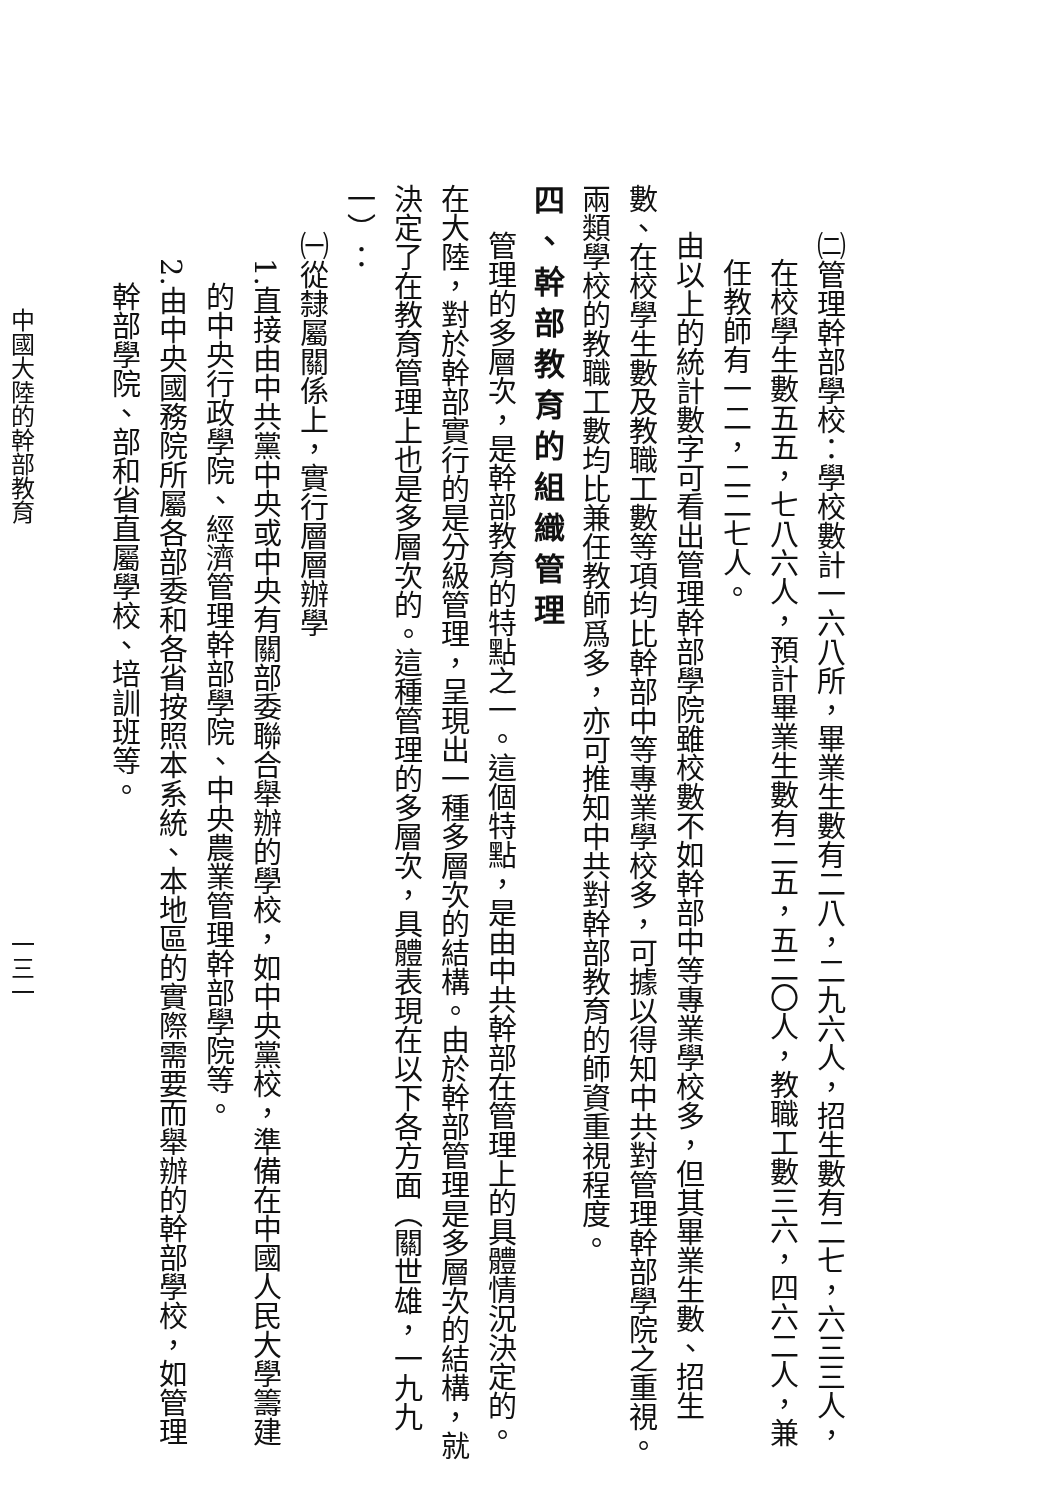㈡管理幹部學校：學校數計一六八所，畢業生數有二八，二九六人，招生數有二七，六三三人，
在校學生數五五，七八六人，預計畢業生數有二五，五二〇人，教職工數三六，四六二人，兼
任教師有一二，二二七人。
由以上的統計數字可看出管理幹部學院雖校數不如幹部中等專業學校多，但其畢業生數、招生
數、在校學生數及教職工數等項均比幹部中等專業學校多，可據以得知中共對管理幹部學院之重視。
兩類學校的教職工數均比兼任教師爲多，亦可推知中共對幹部教育的師資重視程度。
四、幹部教育的組織管理
管理的多層次，是幹部教育的特點之一。這個特點，是由中共幹部在管理上的具體情況決定的。
在大陸，對於幹部實行的是分級管理，呈現出一種多層次的結構。由於幹部管理是多層次的結構，就
決定了在教育管理上也是多層次的。這種管理的多層次，具體表現在以下各方面（關世雄，一九九
一）：
㈠從隸屬關係上，實行層層辦學
1.直接由中共黨中央或中央有關部委聯合舉辦的學校，如中央黨校，準備在中國人民大學籌建
的中央行政學院、經濟管理幹部學院、中央農業管理幹部學院等。
2.由中央國務院所屬各部委和各省按照本系統、本地區的實際需要而舉辦的幹部學校，如管理
幹部學院、部和省直屬學校、培訓班等。
中國大陸的幹部教育 一三一